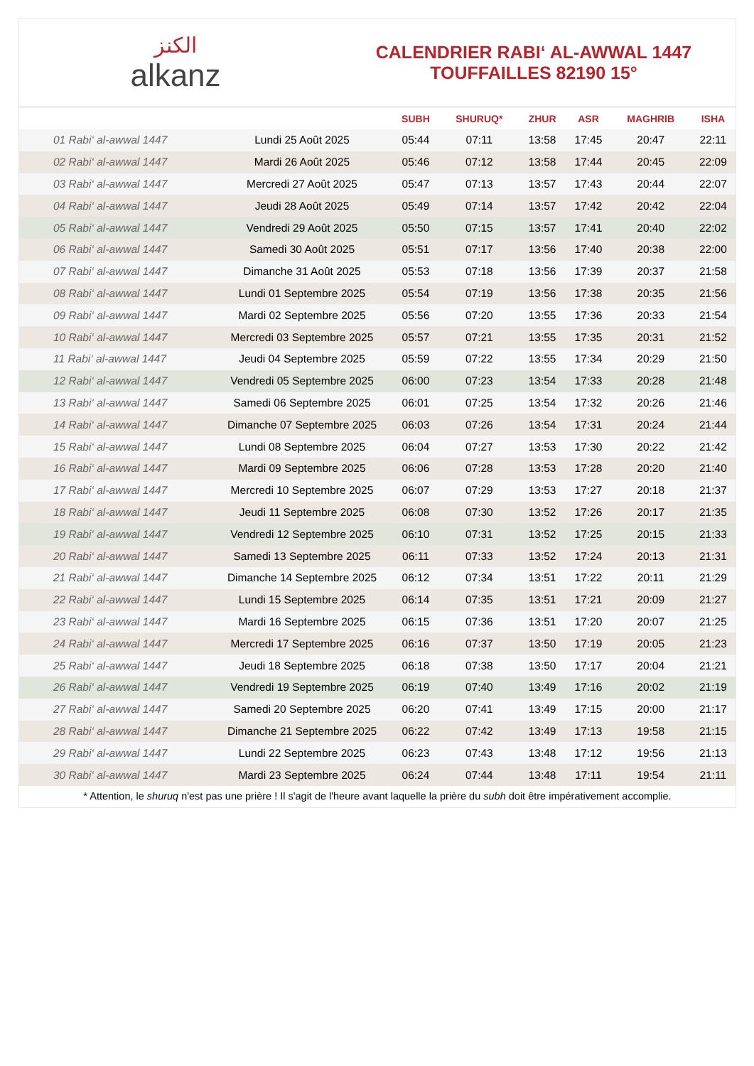ﺍﻟﻜﻨﺰ
alkanz
CALENDRIER RABI‘ AL-AWWAL 1447
TOUFFAILLES 82190 15°
| | | SUBH | SHURUQ* | ZHUR | ASR | MAGHRIB | ISHA |
| --- | --- | --- | --- | --- | --- | --- | --- |
| 01 Rabi‘ al-awwal 1447 | Lundi 25 Août 2025 | 05:44 | 07:11 | 13:58 | 17:45 | 20:47 | 22:11 |
| 02 Rabi‘ al-awwal 1447 | Mardi 26 Août 2025 | 05:46 | 07:12 | 13:58 | 17:44 | 20:45 | 22:09 |
| 03 Rabi‘ al-awwal 1447 | Mercredi 27 Août 2025 | 05:47 | 07:13 | 13:57 | 17:43 | 20:44 | 22:07 |
| 04 Rabi‘ al-awwal 1447 | Jeudi 28 Août 2025 | 05:49 | 07:14 | 13:57 | 17:42 | 20:42 | 22:04 |
| 05 Rabi‘ al-awwal 1447 | Vendredi 29 Août 2025 | 05:50 | 07:15 | 13:57 | 17:41 | 20:40 | 22:02 |
| 06 Rabi‘ al-awwal 1447 | Samedi 30 Août 2025 | 05:51 | 07:17 | 13:56 | 17:40 | 20:38 | 22:00 |
| 07 Rabi‘ al-awwal 1447 | Dimanche 31 Août 2025 | 05:53 | 07:18 | 13:56 | 17:39 | 20:37 | 21:58 |
| 08 Rabi‘ al-awwal 1447 | Lundi 01 Septembre 2025 | 05:54 | 07:19 | 13:56 | 17:38 | 20:35 | 21:56 |
| 09 Rabi‘ al-awwal 1447 | Mardi 02 Septembre 2025 | 05:56 | 07:20 | 13:55 | 17:36 | 20:33 | 21:54 |
| 10 Rabi‘ al-awwal 1447 | Mercredi 03 Septembre 2025 | 05:57 | 07:21 | 13:55 | 17:35 | 20:31 | 21:52 |
| 11 Rabi‘ al-awwal 1447 | Jeudi 04 Septembre 2025 | 05:59 | 07:22 | 13:55 | 17:34 | 20:29 | 21:50 |
| 12 Rabi‘ al-awwal 1447 | Vendredi 05 Septembre 2025 | 06:00 | 07:23 | 13:54 | 17:33 | 20:28 | 21:48 |
| 13 Rabi‘ al-awwal 1447 | Samedi 06 Septembre 2025 | 06:01 | 07:25 | 13:54 | 17:32 | 20:26 | 21:46 |
| 14 Rabi‘ al-awwal 1447 | Dimanche 07 Septembre 2025 | 06:03 | 07:26 | 13:54 | 17:31 | 20:24 | 21:44 |
| 15 Rabi‘ al-awwal 1447 | Lundi 08 Septembre 2025 | 06:04 | 07:27 | 13:53 | 17:30 | 20:22 | 21:42 |
| 16 Rabi‘ al-awwal 1447 | Mardi 09 Septembre 2025 | 06:06 | 07:28 | 13:53 | 17:28 | 20:20 | 21:40 |
| 17 Rabi‘ al-awwal 1447 | Mercredi 10 Septembre 2025 | 06:07 | 07:29 | 13:53 | 17:27 | 20:18 | 21:37 |
| 18 Rabi‘ al-awwal 1447 | Jeudi 11 Septembre 2025 | 06:08 | 07:30 | 13:52 | 17:26 | 20:17 | 21:35 |
| 19 Rabi‘ al-awwal 1447 | Vendredi 12 Septembre 2025 | 06:10 | 07:31 | 13:52 | 17:25 | 20:15 | 21:33 |
| 20 Rabi‘ al-awwal 1447 | Samedi 13 Septembre 2025 | 06:11 | 07:33 | 13:52 | 17:24 | 20:13 | 21:31 |
| 21 Rabi‘ al-awwal 1447 | Dimanche 14 Septembre 2025 | 06:12 | 07:34 | 13:51 | 17:22 | 20:11 | 21:29 |
| 22 Rabi‘ al-awwal 1447 | Lundi 15 Septembre 2025 | 06:14 | 07:35 | 13:51 | 17:21 | 20:09 | 21:27 |
| 23 Rabi‘ al-awwal 1447 | Mardi 16 Septembre 2025 | 06:15 | 07:36 | 13:51 | 17:20 | 20:07 | 21:25 |
| 24 Rabi‘ al-awwal 1447 | Mercredi 17 Septembre 2025 | 06:16 | 07:37 | 13:50 | 17:19 | 20:05 | 21:23 |
| 25 Rabi‘ al-awwal 1447 | Jeudi 18 Septembre 2025 | 06:18 | 07:38 | 13:50 | 17:17 | 20:04 | 21:21 |
| 26 Rabi‘ al-awwal 1447 | Vendredi 19 Septembre 2025 | 06:19 | 07:40 | 13:49 | 17:16 | 20:02 | 21:19 |
| 27 Rabi‘ al-awwal 1447 | Samedi 20 Septembre 2025 | 06:20 | 07:41 | 13:49 | 17:15 | 20:00 | 21:17 |
| 28 Rabi‘ al-awwal 1447 | Dimanche 21 Septembre 2025 | 06:22 | 07:42 | 13:49 | 17:13 | 19:58 | 21:15 |
| 29 Rabi‘ al-awwal 1447 | Lundi 22 Septembre 2025 | 06:23 | 07:43 | 13:48 | 17:12 | 19:56 | 21:13 |
| 30 Rabi‘ al-awwal 1447 | Mardi 23 Septembre 2025 | 06:24 | 07:44 | 13:48 | 17:11 | 19:54 | 21:11 |
* Attention, le shuruq n'est pas une prière ! Il s'agit de l'heure avant laquelle la prière du subh doit être impérativement accomplie.